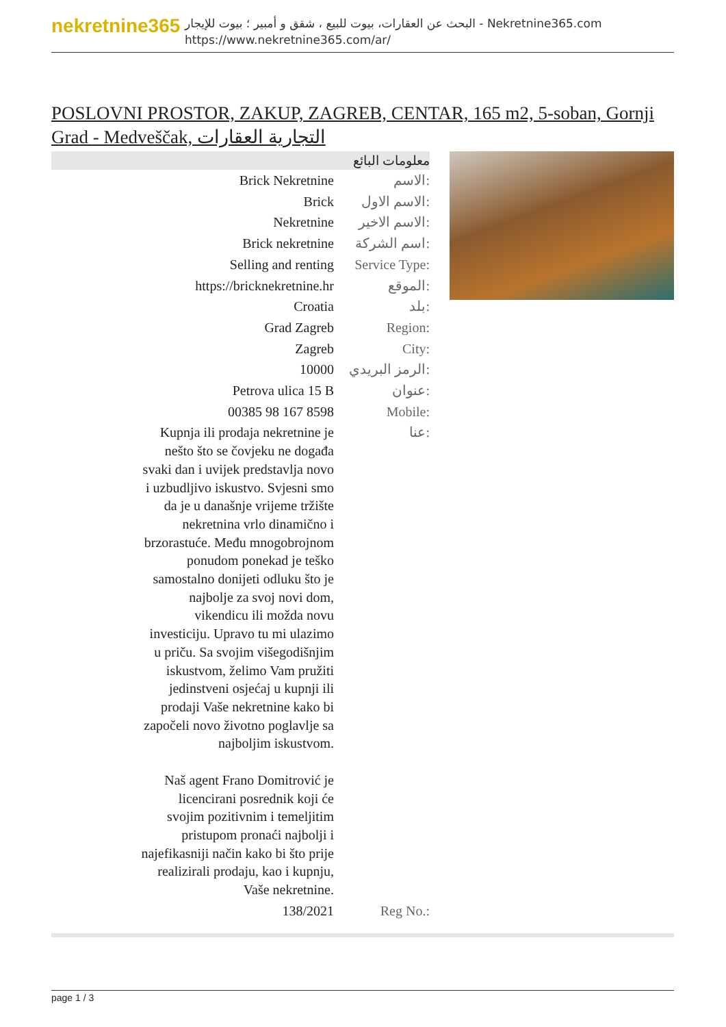nekretnine365
البحث عن العقارات، بيوت للبيع ، شقق و أمبير ؛ بيوت للإيجار - Nekretnine365.com
https://www.nekretnine365.com/ar/
POSLOVNI PROSTOR, ZAKUP, ZAGREB, CENTAR, 165 m2, 5-soban, Gornji Grad - Medveščak, التجارية العقارات
معلومات البائع
| Brick Nekretnine | الاسم: |
| Brick | الاسم الاول: |
| Nekretnine | الاسم الاخير: |
| Brick nekretnine | اسم الشركة: |
| Selling and renting | Service Type: |
| https://bricknekretnine.hr | الموقع: |
| Croatia | بلد: |
| Grad Zagreb | Region: |
| Zagreb | City: |
| 10000 | الرمز البريدي: |
| Petrova ulica 15 B | عنوان: |
| 00385 98 167 8598 | Mobile: |
| Kupnja ili prodaja nekretnine je nešto što se čovjeku ne događa svaki dan i uvijek predstavlja novo i uzbudljivo iskustvo. Svjesni smo da je u današnje vrijeme tržište nekretnina vrlo dinamično i brzorastuće. Među mnogobrojnom ponudom ponekad je teško samostalno donijeti odluku što je najbolje za svoj novi dom, vikendicu ili možda novu investiciju. Upravo tu mi ulazimo u priču. Sa svojim višegodišnjim iskustvom, želimo Vam pružiti jedinstveni osjećaj u kupnji ili prodaji Vaše nekretnine kako bi započeli novo životno poglavlje sa najboljim iskustvom. Naš agent Frano Domitrović je licencirani posrednik koji će svojim pozitivnim i temeljitim pristupom pronaći najbolji i najefikasniji način kako bi što prije realizirali prodaju, kao i kupnju, Vaše nekretnine. | عنا: |
| 138/2021 | Reg No.: |
page 1 / 3